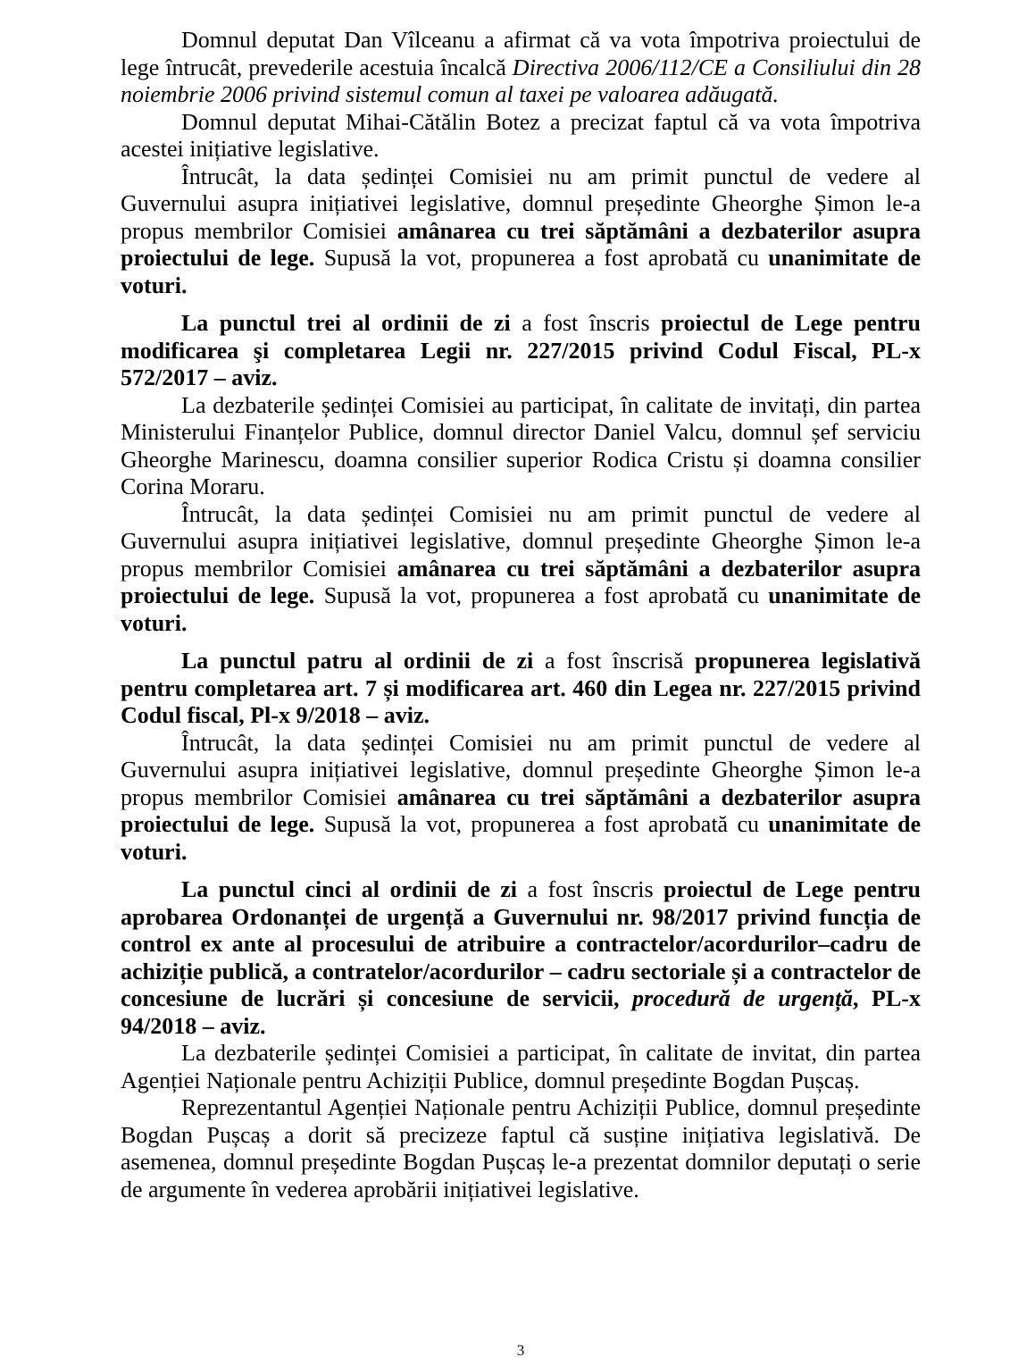Domnul deputat Dan Vîlceanu a afirmat că va vota împotriva proiectului de lege întrucât, prevederile acestuia încalcă Directiva 2006/112/CE a Consiliului din 28 noiembrie 2006 privind sistemul comun al taxei pe valoarea adăugată.
Domnul deputat Mihai-Cătălin Botez a precizat faptul că va vota împotriva acestei inițiative legislative.
Întrucât, la data ședinței Comisiei nu am primit punctul de vedere al Guvernului asupra inițiativei legislative, domnul președinte Gheorghe Șimon le-a propus membrilor Comisiei amânarea cu trei săptămâni a dezbaterilor asupra proiectului de lege. Supusă la vot, propunerea a fost aprobată cu unanimitate de voturi.
La punctul trei al ordinii de zi a fost înscris proiectul de Lege pentru modificarea şi completarea Legii nr. 227/2015 privind Codul Fiscal, PL-x 572/2017 – aviz.
La dezbaterile ședinței Comisiei au participat, în calitate de invitați, din partea Ministerului Finanțelor Publice, domnul director Daniel Valcu, domnul șef serviciu Gheorghe Marinescu, doamna consilier superior Rodica Cristu și doamna consilier Corina Moraru.
Întrucât, la data ședinței Comisiei nu am primit punctul de vedere al Guvernului asupra inițiativei legislative, domnul președinte Gheorghe Șimon le-a propus membrilor Comisiei amânarea cu trei săptămâni a dezbaterilor asupra proiectului de lege. Supusă la vot, propunerea a fost aprobată cu unanimitate de voturi.
La punctul patru al ordinii de zi a fost înscrisă propunerea legislativă pentru completarea art. 7 și modificarea art. 460 din Legea nr. 227/2015 privind Codul fiscal, Pl-x 9/2018 – aviz.
Întrucât, la data ședinței Comisiei nu am primit punctul de vedere al Guvernului asupra inițiativei legislative, domnul președinte Gheorghe Șimon le-a propus membrilor Comisiei amânarea cu trei săptămâni a dezbaterilor asupra proiectului de lege. Supusă la vot, propunerea a fost aprobată cu unanimitate de voturi.
La punctul cinci al ordinii de zi a fost înscris proiectul de Lege pentru aprobarea Ordonanței de urgență a Guvernului nr. 98/2017 privind funcția de control ex ante al procesului de atribuire a contractelor/acordurilor–cadru de achiziție publică, a contratelor/acordurilor – cadru sectoriale și a contractelor de concesiune de lucrări și concesiune de servicii, procedură de urgență, PL-x 94/2018 – aviz.
La dezbaterile ședinței Comisiei a participat, în calitate de invitat, din partea Agenției Naționale pentru Achiziții Publice, domnul președinte Bogdan Pușcaș.
Reprezentantul Agenției Naționale pentru Achiziții Publice, domnul președinte Bogdan Pușcaș a dorit să precizeze faptul că susține inițiativa legislativă. De asemenea, domnul președinte Bogdan Pușcaș le-a prezentat domnilor deputați o serie de argumente în vederea aprobării inițiativei legislative.
3